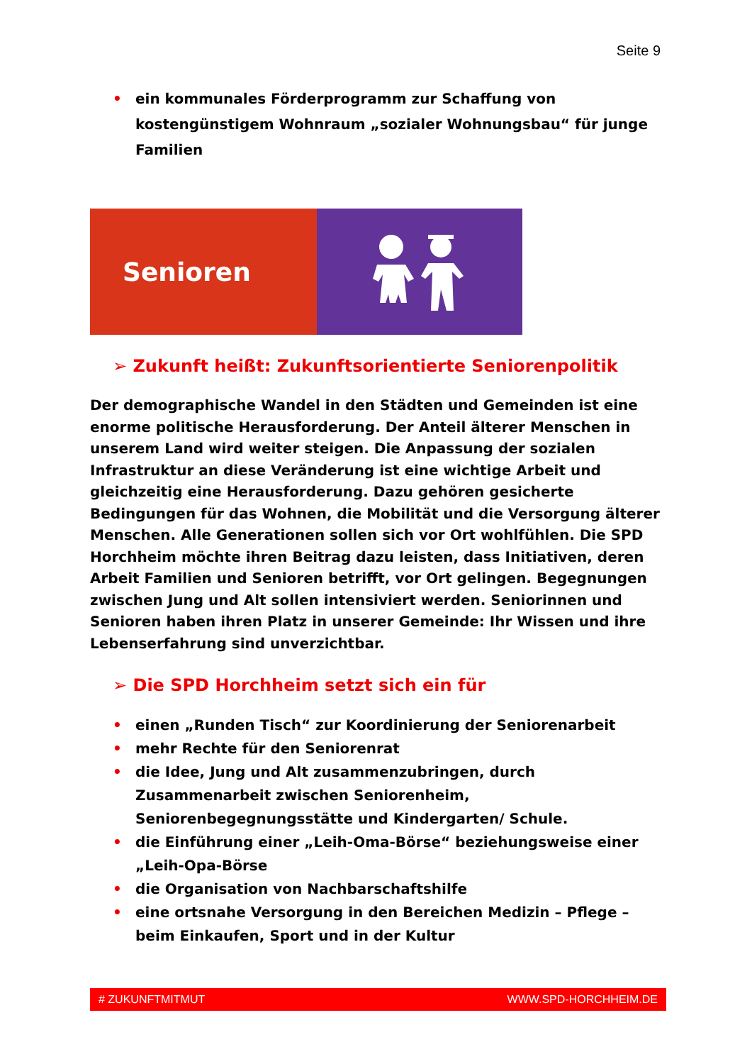Seite 9
• ein kommunales Förderprogramm zur Schaffung von kostengünstigem Wohnraum „sozialer Wohnungsbau“ für junge Familien
Senioren
➢ Zukunft heißt: Zukunftsorientierte Seniorenpolitik
Der demographische Wandel in den Städten und Gemeinden ist eine enorme politische Herausforderung. Der Anteil älterer Menschen in unserem Land wird weiter steigen. Die Anpassung der sozialen Infrastruktur an diese Veränderung ist eine wichtige Arbeit und gleichzeitig eine Herausforderung. Dazu gehören gesicherte Bedingungen für das Wohnen, die Mobilität und die Versorgung älterer Menschen. Alle Generationen sollen sich vor Ort wohlfühlen. Die SPD Horchheim möchte ihren Beitrag dazu leisten, dass Initiativen, deren Arbeit Familien und Senioren betrifft, vor Ort gelingen. Begegnungen zwischen Jung und Alt sollen intensiviert werden. Seniorinnen und Senioren haben ihren Platz in unserer Gemeinde: Ihr Wissen und ihre Lebenserfahrung sind unverzichtbar.
➢ Die SPD Horchheim setzt sich ein für
• einen „Runden Tisch“ zur Koordinierung der Seniorenarbeit
• mehr Rechte für den Seniorenrat
• die Idee, Jung und Alt zusammenzubringen, durch Zusammenarbeit zwischen Seniorenheim, Seniorenbegegnungsstätte und Kindergarten/ Schule.
• die Einführung einer „Leih-Oma-Börse“ beziehungsweise einer „Leih-Opa-Börse
• die Organisation von Nachbarschaftshilfe
• eine ortsnahe Versorgung in den Bereichen Medizin – Pflege – beim Einkaufen, Sport und in der Kultur
# ZUKUNFTMITMUT WWW.SPD-HORCHHEIM.DE